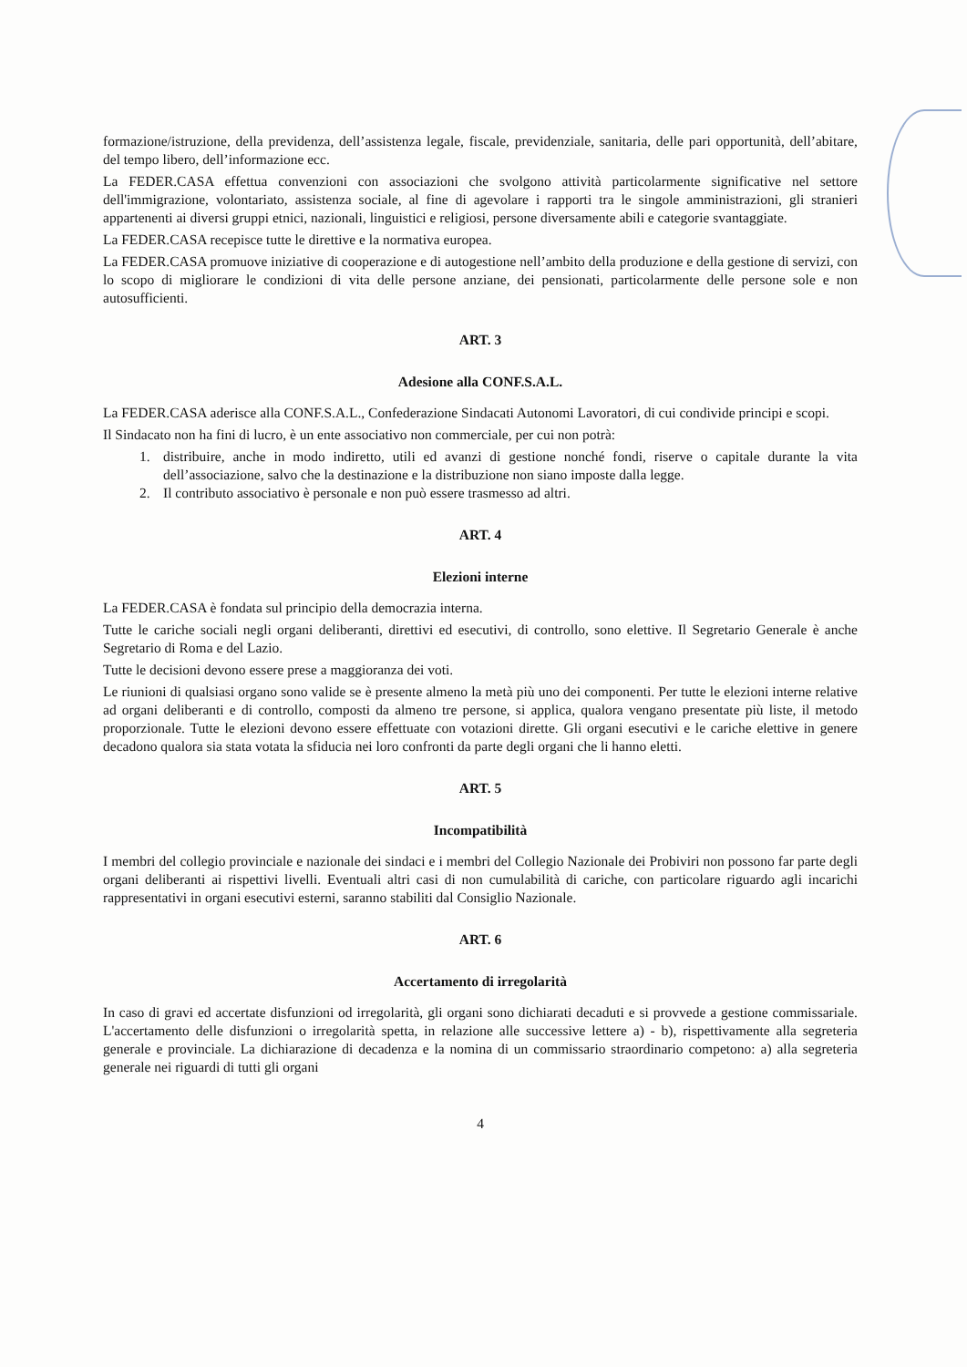formazione/istruzione, della previdenza, dell’assistenza legale, fiscale, previdenziale, sanitaria, delle pari opportunità, dell’abitare, del tempo libero, dell’informazione ecc.
La FEDER.CASA effettua convenzioni con associazioni che svolgono attività particolarmente significative nel settore dell'immigrazione, volontariato, assistenza sociale, al fine di agevolare i rapporti tra le singole amministrazioni, gli stranieri appartenenti ai diversi gruppi etnici, nazionali, linguistici e religiosi, persone diversamente abili e categorie svantaggiate.
La FEDER.CASA recepisce tutte le direttive e la normativa europea.
La FEDER.CASA promuove iniziative di cooperazione e di autogestione nell’ambito della produzione e della gestione di servizi, con lo scopo di migliorare le condizioni di vita delle persone anziane, dei pensionati, particolarmente delle persone sole e non autosufficienti.
ART. 3
Adesione alla CONF.S.A.L.
La FEDER.CASA aderisce alla CONF.S.A.L., Confederazione Sindacati Autonomi Lavoratori, di cui condivide principi e scopi.
Il Sindacato non ha fini di lucro, è un ente associativo non commerciale, per cui non potrà:
1. distribuire, anche in modo indiretto, utili ed avanzi di gestione nonché fondi, riserve o capitale durante la vita dell’associazione, salvo che la destinazione e la distribuzione non siano imposte dalla legge.
2. Il contributo associativo è personale e non può essere trasmesso ad altri.
ART. 4
Elezioni interne
La FEDER.CASA è fondata sul principio della democrazia interna.
Tutte le cariche sociali negli organi deliberanti, direttivi ed esecutivi, di controllo, sono elettive. Il Segretario Generale è anche Segretario di Roma e del Lazio.
Tutte le decisioni devono essere prese a maggioranza dei voti.
Le riunioni di qualsiasi organo sono valide se è presente almeno la metà più uno dei componenti. Per tutte le elezioni interne relative ad organi deliberanti e di controllo, composti da almeno tre persone, si applica, qualora vengano presentate più liste, il metodo proporzionale. Tutte le elezioni devono essere effettuate con votazioni dirette. Gli organi esecutivi e le cariche elettive in genere decadono qualora sia stata votata la sfiducia nei loro confronti da parte degli organi che li hanno eletti.
ART. 5
Incompatibilità
I membri del collegio provinciale e nazionale dei sindaci e i membri del Collegio Nazionale dei Probiviri non possono far parte degli organi deliberanti ai rispettivi livelli. Eventuali altri casi di non cumulabilità di cariche, con particolare riguardo agli incarichi rappresentativi in organi esecutivi esterni, saranno stabiliti dal Consiglio Nazionale.
ART. 6
Accertamento di irregolarità
In caso di gravi ed accertate disfunzioni od irregolarità, gli organi sono dichiarati decaduti e si provvede a gestione commissariale. L'accertamento delle disfunzioni o irregolarità spetta, in relazione alle successive lettere a) - b), rispettivamente alla segreteria generale e provinciale. La dichiarazione di decadenza e la nomina di un commissario straordinario competono: a) alla segreteria generale nei riguardi di tutti gli organi
4